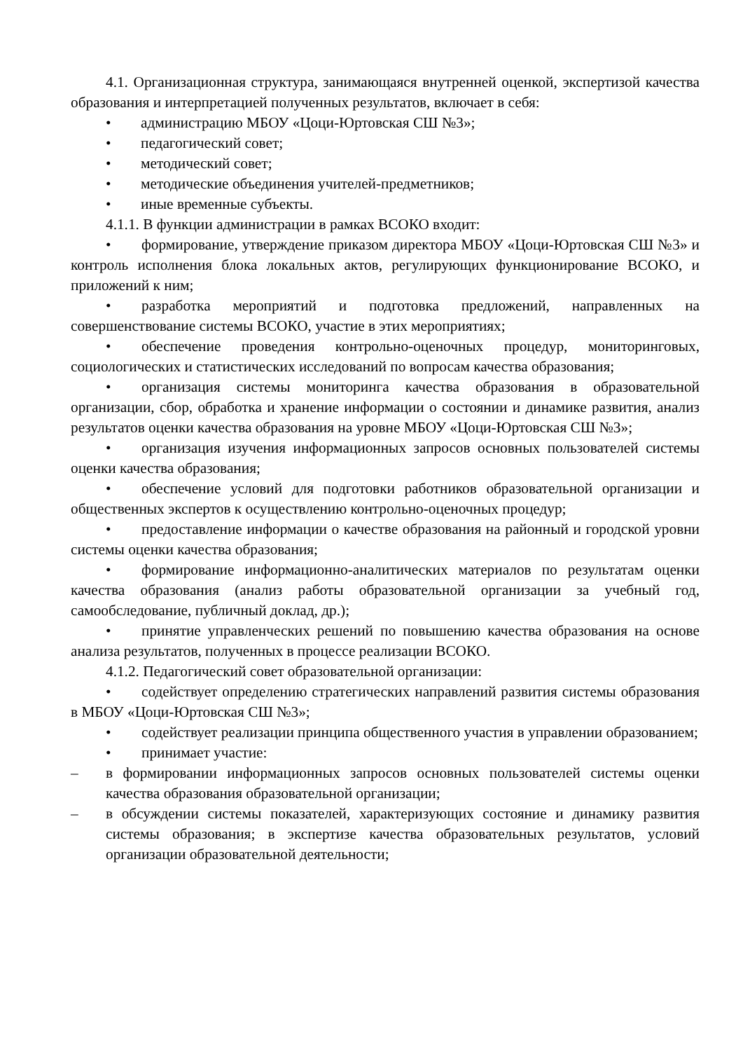4.1. Организационная структура, занимающаяся внутренней оценкой, экспертизой качества образования и интерпретацией полученных результатов, включает в себя:
• администрацию МБОУ «Цоци-Юртовская СШ №3»;
• педагогический совет;
• методический совет;
• методические объединения учителей-предметников;
• иные временные субъекты.
4.1.1. В функции администрации в рамках ВСОКО входит:
• формирование, утверждение приказом директора МБОУ «Цоци-Юртовская СШ №3» и контроль исполнения блока локальных актов, регулирующих функционирование ВСОКО, и приложений к ним;
• разработка мероприятий и подготовка предложений, направленных на совершенствование системы ВСОКО, участие в этих мероприятиях;
• обеспечение проведения контрольно-оценочных процедур, мониторинговых, социологических и статистических исследований по вопросам качества образования;
• организация системы мониторинга качества образования в образовательной организации, сбор, обработка и хранение информации о состоянии и динамике развития, анализ результатов оценки качества образования на уровне МБОУ «Цоци-Юртовская СШ №3»;
• организация изучения информационных запросов основных пользователей системы оценки качества образования;
• обеспечение условий для подготовки работников образовательной организации и общественных экспертов к осуществлению контрольно-оценочных процедур;
• предоставление информации о качестве образования на районный и городской уровни системы оценки качества образования;
• формирование информационно-аналитических материалов по результатам оценки качества образования (анализ работы образовательной организации за учебный год, самообследование, публичный доклад, др.);
• принятие управленческих решений по повышению качества образования на основе анализа результатов, полученных в процессе реализации ВСОКО.
4.1.2. Педагогический совет образовательной организации:
• содействует определению стратегических направлений развития системы образования в МБОУ «Цоци-Юртовская СШ №3»;
• содействует реализации принципа общественного участия в управлении образованием;
• принимает участие:
– в формировании информационных запросов основных пользователей системы оценки качества образования образовательной организации;
– в обсуждении системы показателей, характеризующих состояние и динамику развития системы образования; в экспертизе качества образовательных результатов, условий организации образовательной деятельности;